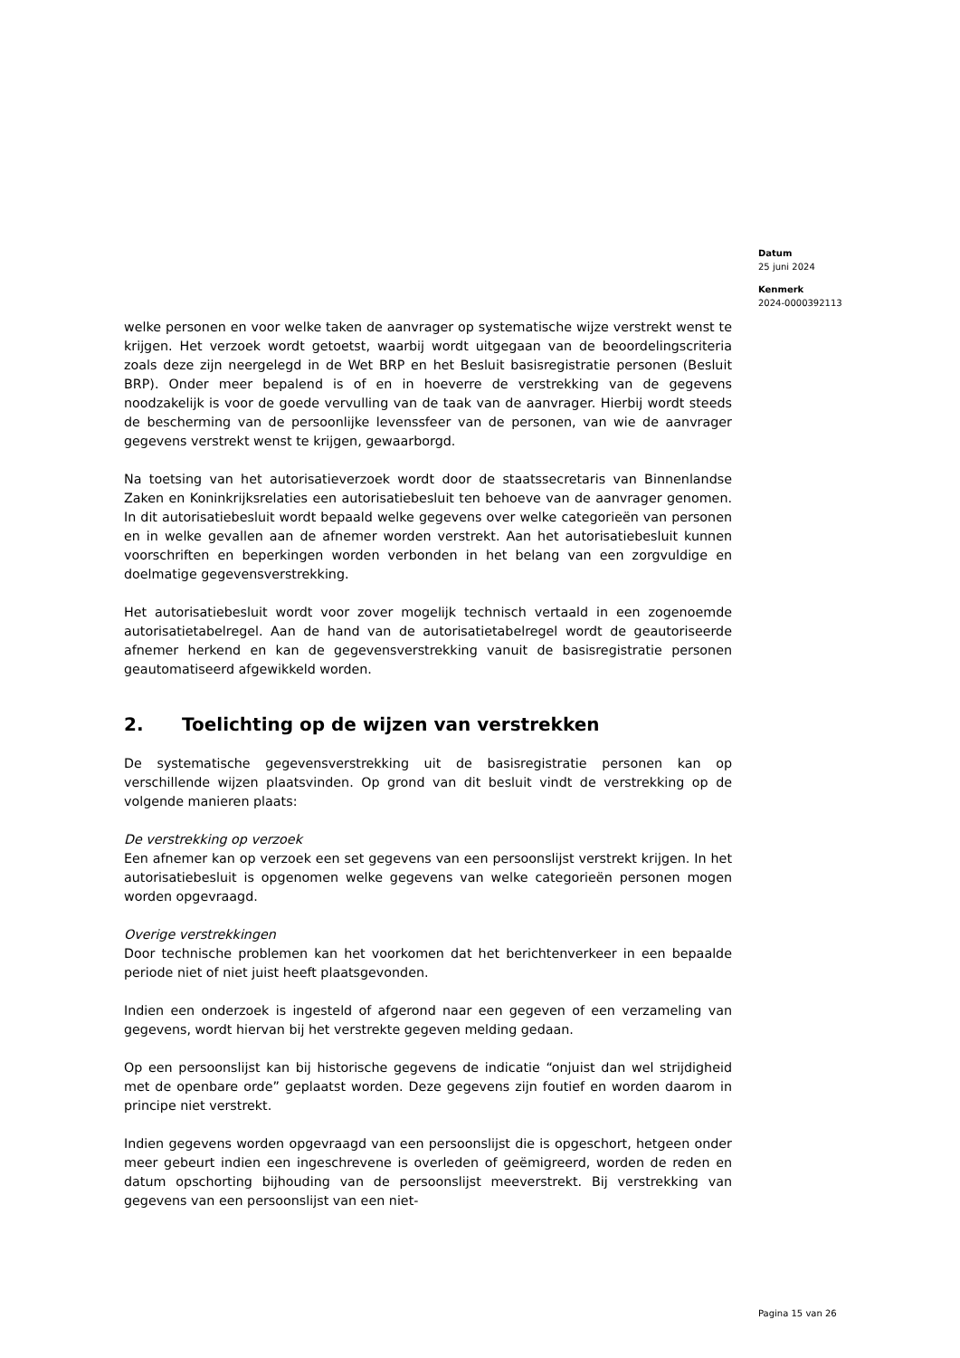Datum
25 juni 2024
Kenmerk
2024-0000392113
welke personen en voor welke taken de aanvrager op systematische wijze verstrekt wenst te krijgen. Het verzoek wordt getoetst, waarbij wordt uitgegaan van de beoordelingscriteria zoals deze zijn neergelegd in de Wet BRP en het Besluit basisregistratie personen (Besluit BRP). Onder meer bepalend is of en in hoeverre de verstrekking van de gegevens noodzakelijk is voor de goede vervulling van de taak van de aanvrager. Hierbij wordt steeds de bescherming van de persoonlijke levenssfeer van de personen, van wie de aanvrager gegevens verstrekt wenst te krijgen, gewaarborgd.
Na toetsing van het autorisatieverzoek wordt door de staatssecretaris van Binnenlandse Zaken en Koninkrijksrelaties een autorisatiebesluit ten behoeve van de aanvrager genomen. In dit autorisatiebesluit wordt bepaald welke gegevens over welke categorieën van personen en in welke gevallen aan de afnemer worden verstrekt. Aan het autorisatiebesluit kunnen voorschriften en beperkingen worden verbonden in het belang van een zorgvuldige en doelmatige gegevensverstrekking.
Het autorisatiebesluit wordt voor zover mogelijk technisch vertaald in een zogenoemde autorisatietabelregel. Aan de hand van de autorisatietabelregel wordt de geautoriseerde afnemer herkend en kan de gegevensverstrekking vanuit de basisregistratie personen geautomatiseerd afgewikkeld worden.
2. Toelichting op de wijzen van verstrekken
De systematische gegevensverstrekking uit de basisregistratie personen kan op verschillende wijzen plaatsvinden. Op grond van dit besluit vindt de verstrekking op de volgende manieren plaats:
De verstrekking op verzoek
Een afnemer kan op verzoek een set gegevens van een persoonslijst verstrekt krijgen. In het autorisatiebesluit is opgenomen welke gegevens van welke categorieën personen mogen worden opgevraagd.
Overige verstrekkingen
Door technische problemen kan het voorkomen dat het berichtenverkeer in een bepaalde periode niet of niet juist heeft plaatsgevonden.
Indien een onderzoek is ingesteld of afgerond naar een gegeven of een verzameling van gegevens, wordt hiervan bij het verstrekte gegeven melding gedaan.
Op een persoonslijst kan bij historische gegevens de indicatie “onjuist dan wel strijdigheid met de openbare orde” geplaatst worden. Deze gegevens zijn foutief en worden daarom in principe niet verstrekt.
Indien gegevens worden opgevraagd van een persoonslijst die is opgeschort, hetgeen onder meer gebeurt indien een ingeschrevene is overleden of geëmigreerd, worden de reden en datum opschorting bijhouding van de persoonslijst meeverstrekt. Bij verstrekking van gegevens van een persoonslijst van een niet-
Pagina 15 van 26